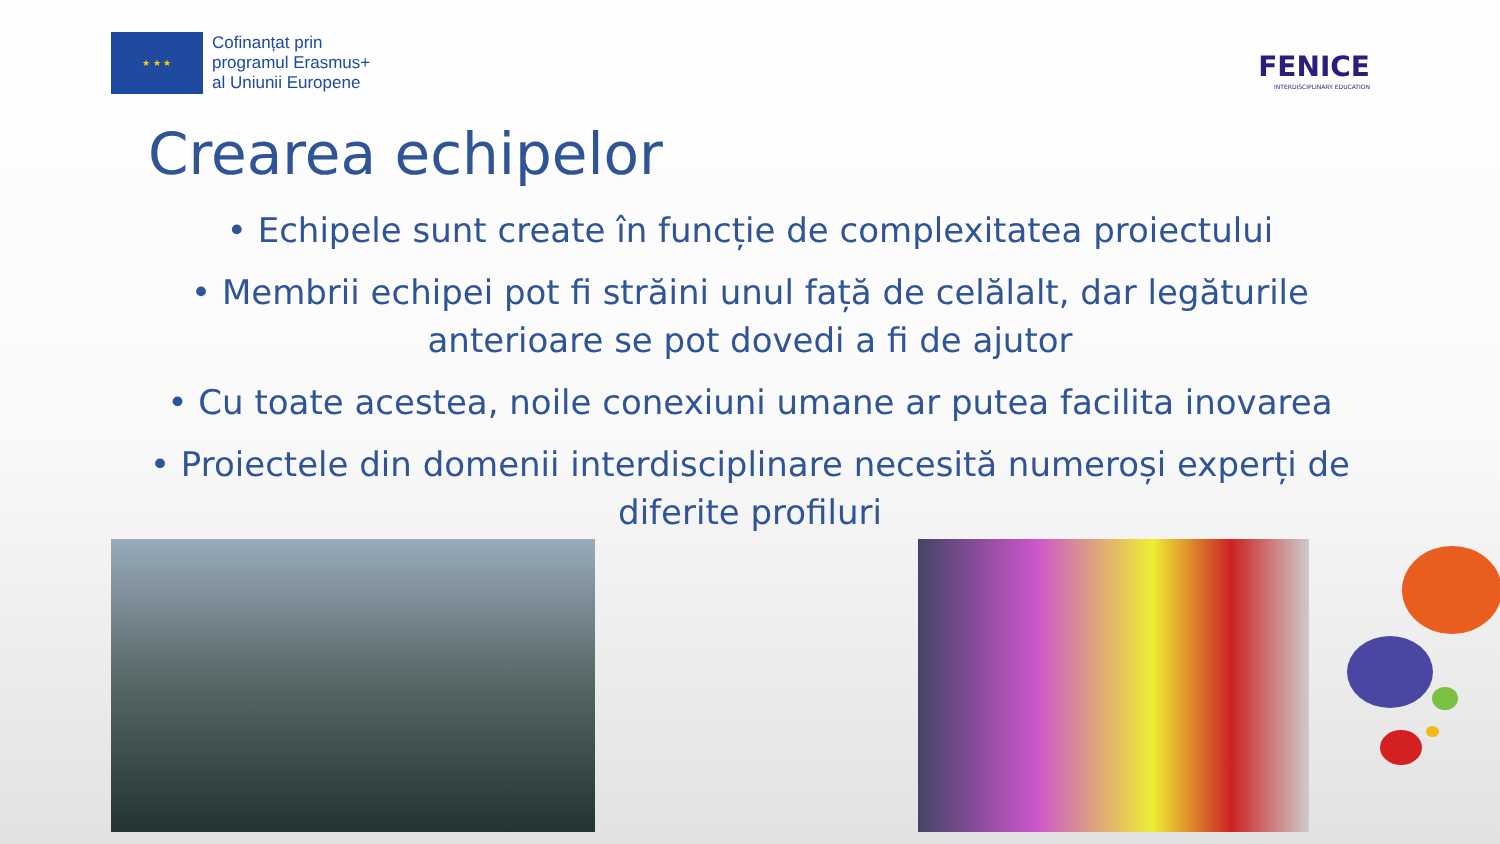★ ★ ★
Cofinanțat prin
programul Erasmus+
al Uniunii Europene
FENICE
INTERDISCIPLINARY EDUCATION
Crearea echipelor
• Echipele sunt create în funcție de complexitatea proiectului
• Membrii echipei pot fi străini unul față de celălalt, dar legăturile anterioare se pot dovedi a fi de ajutor
• Cu toate acestea, noile conexiuni umane ar putea facilita inovarea
• Proiectele din domenii interdisciplinare necesită numeroși experți de diferite profiluri